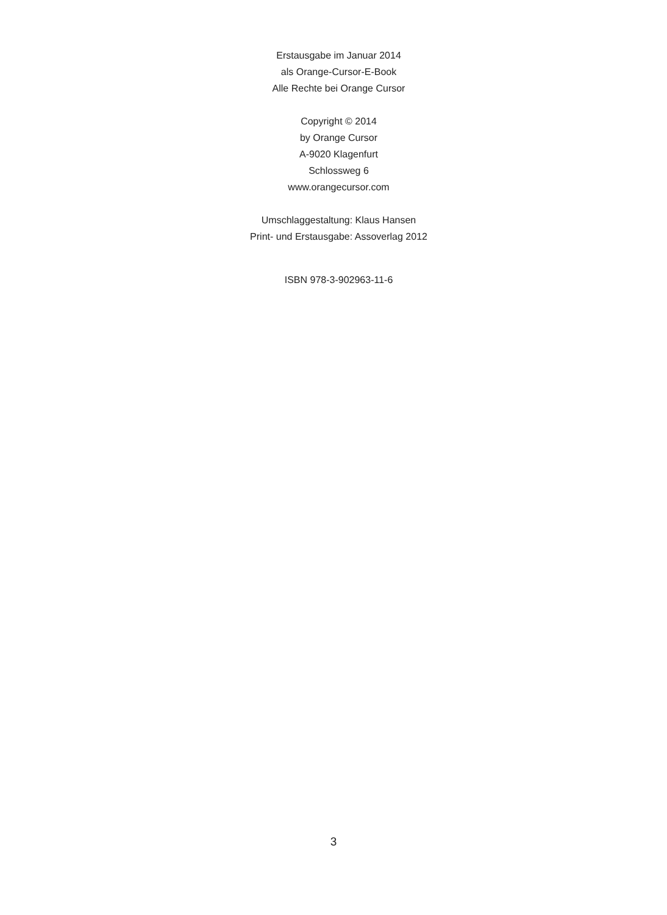Erstausgabe im Januar 2014
als Orange-Cursor-E-Book
Alle Rechte bei Orange Cursor
Copyright © 2014
by Orange Cursor
A-9020 Klagenfurt
Schlossweg 6
www.orangecursor.com
Umschlaggestaltung: Klaus Hansen
Print- und Erstausgabe: Assoverlag 2012
ISBN 978-3-902963-11-6
3